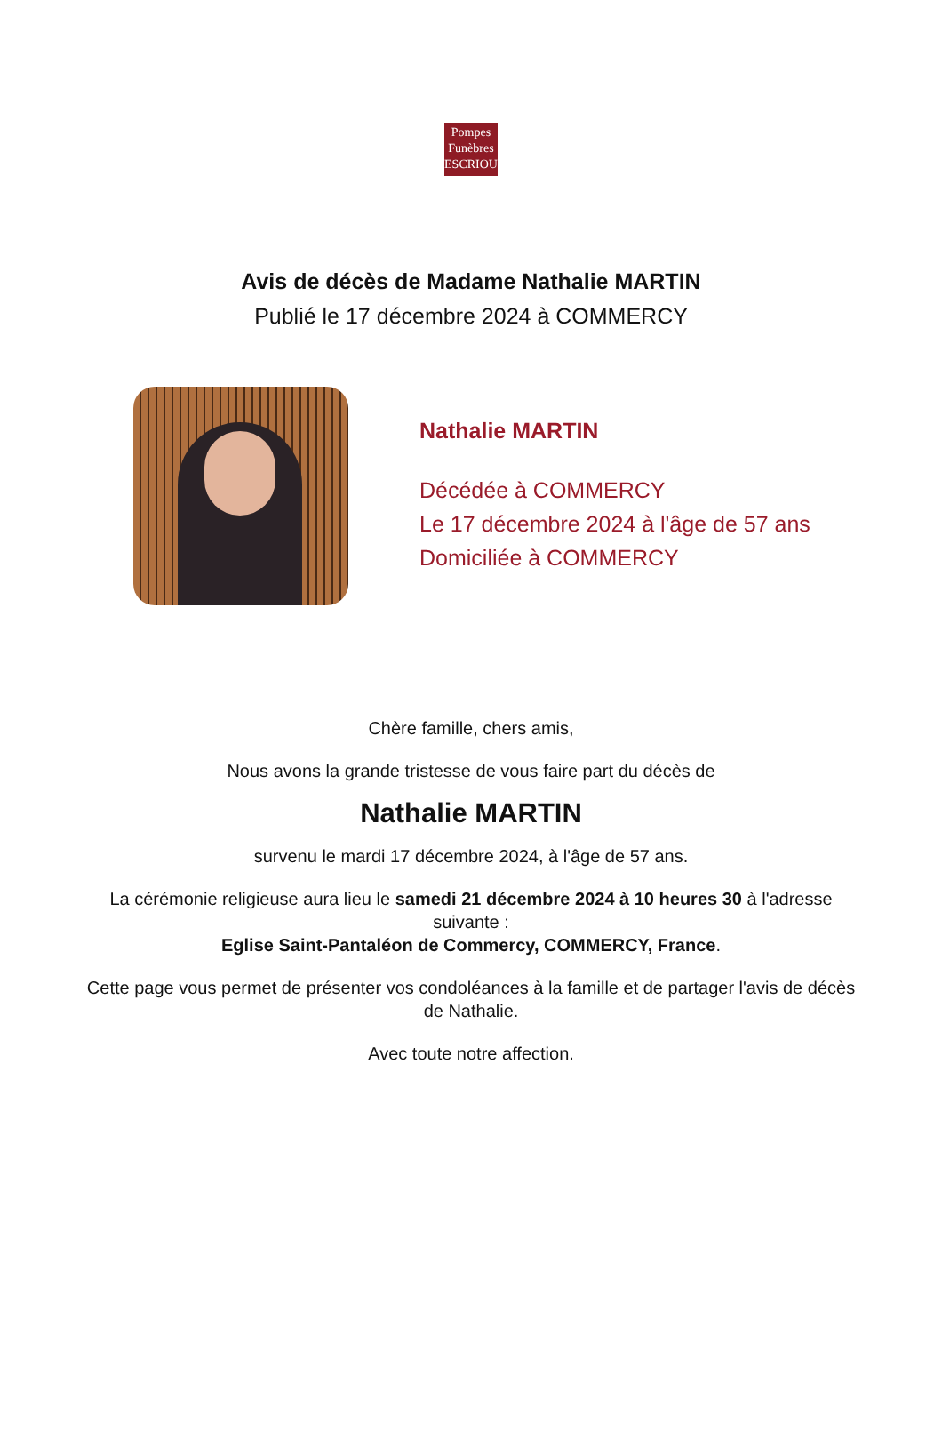Pompes
Funèbres
ESCRIOU
Avis de décès de Madame Nathalie MARTIN
Publié le 17 décembre 2024 à COMMERCY
Nathalie MARTIN
Décédée à COMMERCY
Le 17 décembre 2024 à l'âge de 57 ans
Domiciliée à COMMERCY
Chère famille, chers amis,
Nous avons la grande tristesse de vous faire part du décès de
Nathalie MARTIN
survenu le mardi 17 décembre 2024, à l'âge de 57 ans.
La cérémonie religieuse aura lieu le samedi 21 décembre 2024 à 10 heures 30 à l'adresse suivante :
Eglise Saint-Pantaléon de Commercy, COMMERCY, France.
Cette page vous permet de présenter vos condoléances à la famille et de partager l'avis de décès de Nathalie.
Avec toute notre affection.